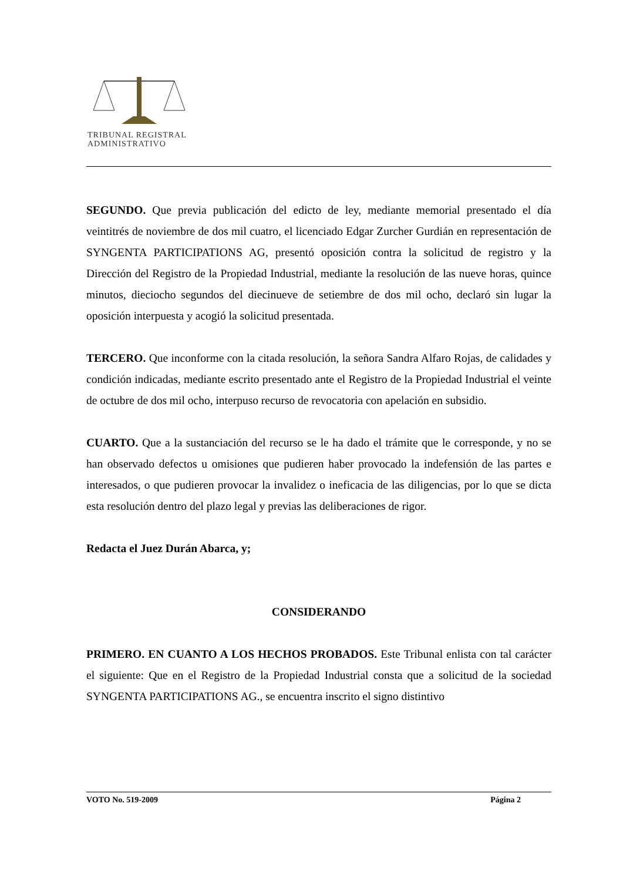TRIBUNAL REGISTRAL
ADMINISTRATIVO
SEGUNDO. Que previa publicación del edicto de ley, mediante memorial presentado el día veintitrés de noviembre de dos mil cuatro, el licenciado Edgar Zurcher Gurdián en representación de SYNGENTA PARTICIPATIONS AG, presentó oposición contra la solicitud de registro y la Dirección del Registro de la Propiedad Industrial, mediante la resolución de las nueve horas, quince minutos, dieciocho segundos del diecinueve de setiembre de dos mil ocho, declaró sin lugar la oposición interpuesta y acogió la solicitud presentada.
TERCERO. Que inconforme con la citada resolución, la señora Sandra Alfaro Rojas, de calidades y condición indicadas, mediante escrito presentado ante el Registro de la Propiedad Industrial el veinte de octubre de dos mil ocho, interpuso recurso de revocatoria con apelación en subsidio.
CUARTO. Que a la sustanciación del recurso se le ha dado el trámite que le corresponde, y no se han observado defectos u omisiones que pudieren haber provocado la indefensión de las partes e interesados, o que pudieren provocar la invalidez o ineficacia de las diligencias, por lo que se dicta esta resolución dentro del plazo legal y previas las deliberaciones de rigor.
Redacta el Juez Durán Abarca, y;
CONSIDERANDO
PRIMERO. EN CUANTO A LOS HECHOS PROBADOS. Este Tribunal enlista con tal carácter el siguiente: Que en el Registro de la Propiedad Industrial consta que a solicitud de la sociedad SYNGENTA PARTICIPATIONS AG., se encuentra inscrito el signo distintivo
VOTO No. 519-2009 Página 2